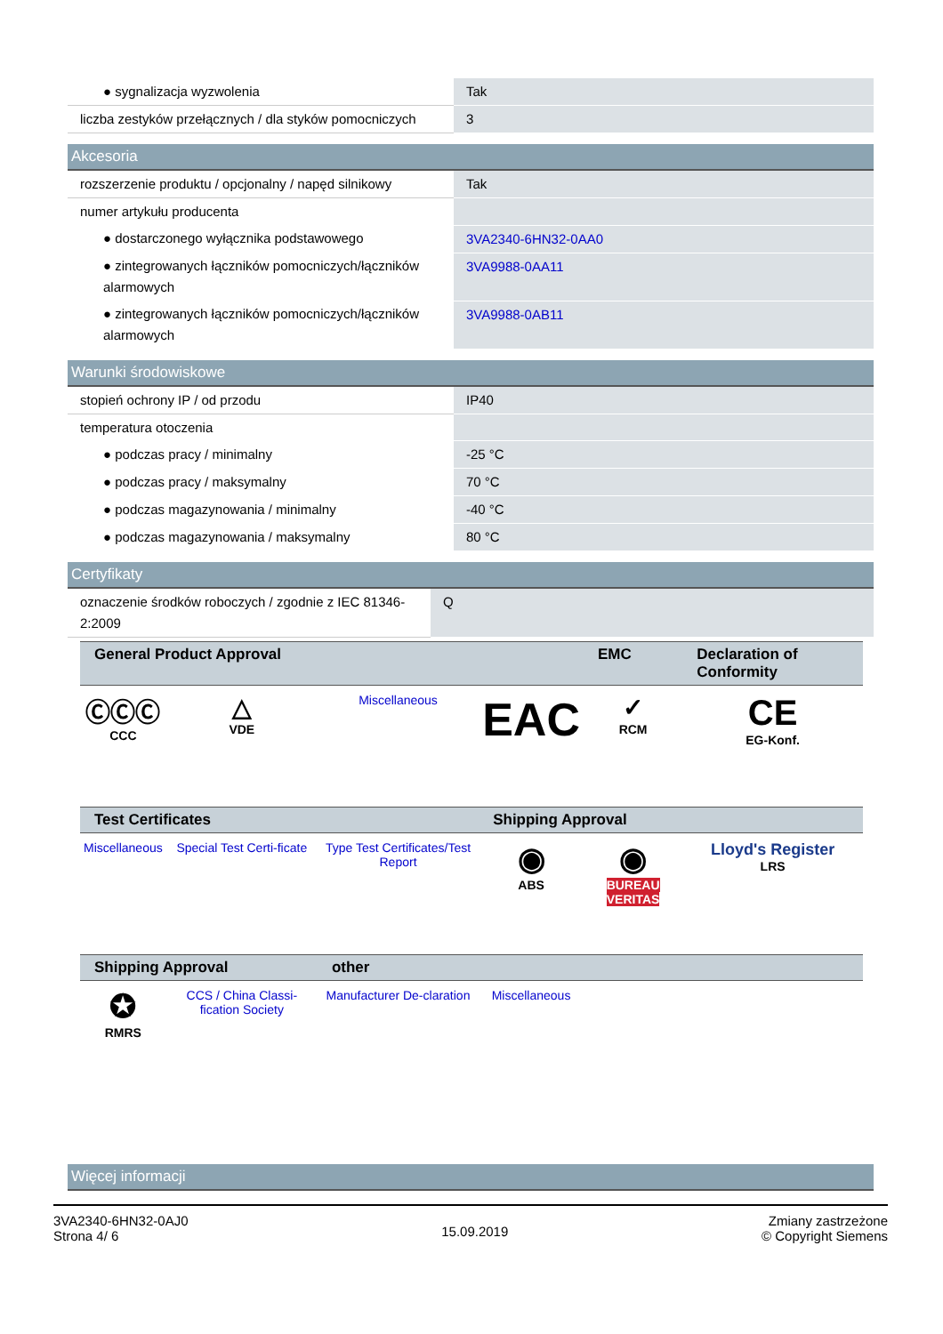| ● sygnalizacja wyzwolenia | Tak |
| liczba zestyków przełącznych / dla styków pomocniczych | 3 |
Akcesoria
| rozszerzenie produktu / opcjonalny / napęd silnikowy | Tak |
| numer artykułu producenta | |
| ● dostarczonego wyłącznika podstawowego | 3VA2340-6HN32-0AA0 |
| ● zintegrowanych łączników pomocniczych/łączników alarmowych | 3VA9988-0AA11 |
| ● zintegrowanych łączników pomocniczych/łączników alarmowych | 3VA9988-0AB11 |
Warunki środowiskowe
| stopień ochrony IP / od przodu | IP40 |
| temperatura otoczenia | |
| ● podczas pracy / minimalny | -25 °C |
| ● podczas pracy / maksymalny | 70 °C |
| ● podczas magazynowania / minimalny | -40 °C |
| ● podczas magazynowania / maksymalny | 80 °C |
Certyfikaty
| oznaczenie środków roboczych / zgodnie z IEC 81346-2:2009 | Q |
| General Product Approval | | | | EMC | Declaration of Conformity |
| --- | --- | --- | --- | --- | --- |
| ⒸⒸⒸ CCC | △ VDE | Miscellaneous | EAC | ✓ RCM | CE EG-Konf. |
| Test Certificates | | | Shipping Approval | | |
| Miscellaneous | Special Test Certi-ficate | Type Test Certificates/Test Report | ◉ ABS | ◉ BUREAU VERITAS | Lloyd's Register LRS |
| Shipping Approval | | other | | | |
| ✪ RMRS | CCS / China Classi-fication Society | Manufacturer De-claration | Miscellaneous | | |
Więcej informacji
3VA2340-6HN32-0AJ0
Strona 4/ 6
15.09.2019
Zmiany zastrzeżone
© Copyright Siemens